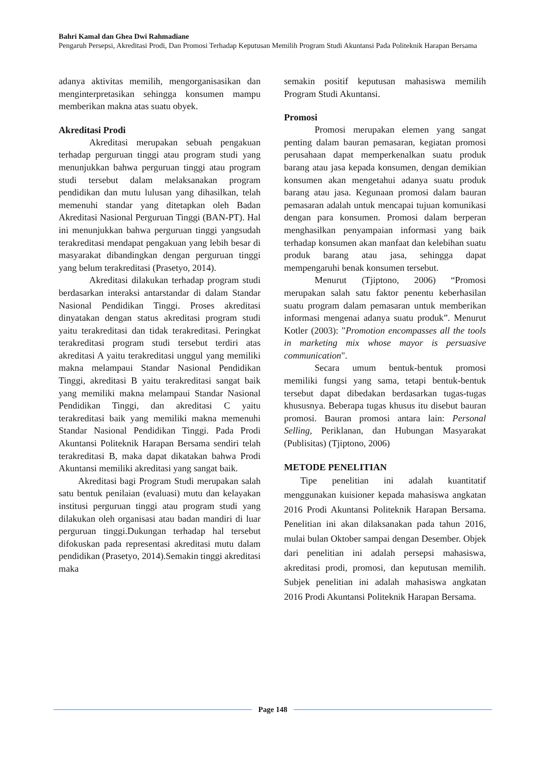Bahri Kamal dan Ghea Dwi Rahmadiane
Pengaruh Persepsi, Akreditasi Prodi, Dan Promosi Terhadap Keputusan Memilih Program Studi Akuntansi Pada Politeknik Harapan Bersama
adanya aktivitas memilih, mengorganisasikan dan menginterpretasikan sehingga konsumen mampu memberikan makna atas suatu obyek.
Akreditasi Prodi
Akreditasi merupakan sebuah pengakuan terhadap perguruan tinggi atau program studi yang menunjukkan bahwa perguruan tinggi atau program studi tersebut dalam melaksanakan program pendidikan dan mutu lulusan yang dihasilkan, telah memenuhi standar yang ditetapkan oleh Badan Akreditasi Nasional Perguruan Tinggi (BAN-PT). Hal ini menunjukkan bahwa perguruan tinggi yangsudah terakreditasi mendapat pengakuan yang lebih besar di masyarakat dibandingkan dengan perguruan tinggi yang belum terakreditasi (Prasetyo, 2014).
Akreditasi dilakukan terhadap program studi berdasarkan interaksi antarstandar di dalam Standar Nasional Pendidikan Tinggi. Proses akreditasi dinyatakan dengan status akreditasi program studi yaitu terakreditasi dan tidak terakreditasi. Peringkat terakreditasi program studi tersebut terdiri atas akreditasi A yaitu terakreditasi unggul yang memiliki makna melampaui Standar Nasional Pendidikan Tinggi, akreditasi B yaitu terakreditasi sangat baik yang memiliki makna melampaui Standar Nasional Pendidikan Tinggi, dan akreditasi C yaitu terakreditasi baik yang memiliki makna memenuhi Standar Nasional Pendidikan Tinggi. Pada Prodi Akuntansi Politeknik Harapan Bersama sendiri telah terakreditasi B, maka dapat dikatakan bahwa Prodi Akuntansi memiliki akreditasi yang sangat baik.
Akreditasi bagi Program Studi merupakan salah satu bentuk penilaian (evaluasi) mutu dan kelayakan institusi perguruan tinggi atau program studi yang dilakukan oleh organisasi atau badan mandiri di luar perguruan tinggi.Dukungan terhadap hal tersebut difokuskan pada representasi akreditasi mutu dalam pendidikan (Prasetyo, 2014).Semakin tinggi akreditasi maka
semakin positif keputusan mahasiswa memilih Program Studi Akuntansi.
Promosi
Promosi merupakan elemen yang sangat penting dalam bauran pemasaran, kegiatan promosi perusahaan dapat memperkenalkan suatu produk barang atau jasa kepada konsumen, dengan demikian konsumen akan mengetahui adanya suatu produk barang atau jasa. Kegunaan promosi dalam bauran pemasaran adalah untuk mencapai tujuan komunikasi dengan para konsumen. Promosi dalam berperan menghasilkan penyampaian informasi yang baik terhadap konsumen akan manfaat dan kelebihan suatu produk barang atau jasa, sehingga dapat mempengaruhi benak konsumen tersebut.
Menurut (Tjiptono, 2006) “Promosi merupakan salah satu faktor penentu keberhasilan suatu program dalam pemasaran untuk memberikan informasi mengenai adanya suatu produk”. Menurut Kotler (2003): "Promotion encompasses all the tools in marketing mix whose mayor is persuasive communication".
Secara umum bentuk-bentuk promosi memiliki fungsi yang sama, tetapi bentuk-bentuk tersebut dapat dibedakan berdasarkan tugas-tugas khususnya. Beberapa tugas khusus itu disebut bauran promosi. Bauran promosi antara lain: Personal Selling, Periklanan, dan Hubungan Masyarakat (Publisitas) (Tjiptono, 2006)
METODE PENELITIAN
Tipe penelitian ini adalah kuantitatif menggunakan kuisioner kepada mahasiswa angkatan 2016 Prodi Akuntansi Politeknik Harapan Bersama. Penelitian ini akan dilaksanakan pada tahun 2016, mulai bulan Oktober sampai dengan Desember. Objek dari penelitian ini adalah persepsi mahasiswa, akreditasi prodi, promosi, dan keputusan memilih. Subjek penelitian ini adalah mahasiswa angkatan 2016 Prodi Akuntansi Politeknik Harapan Bersama.
Page 148